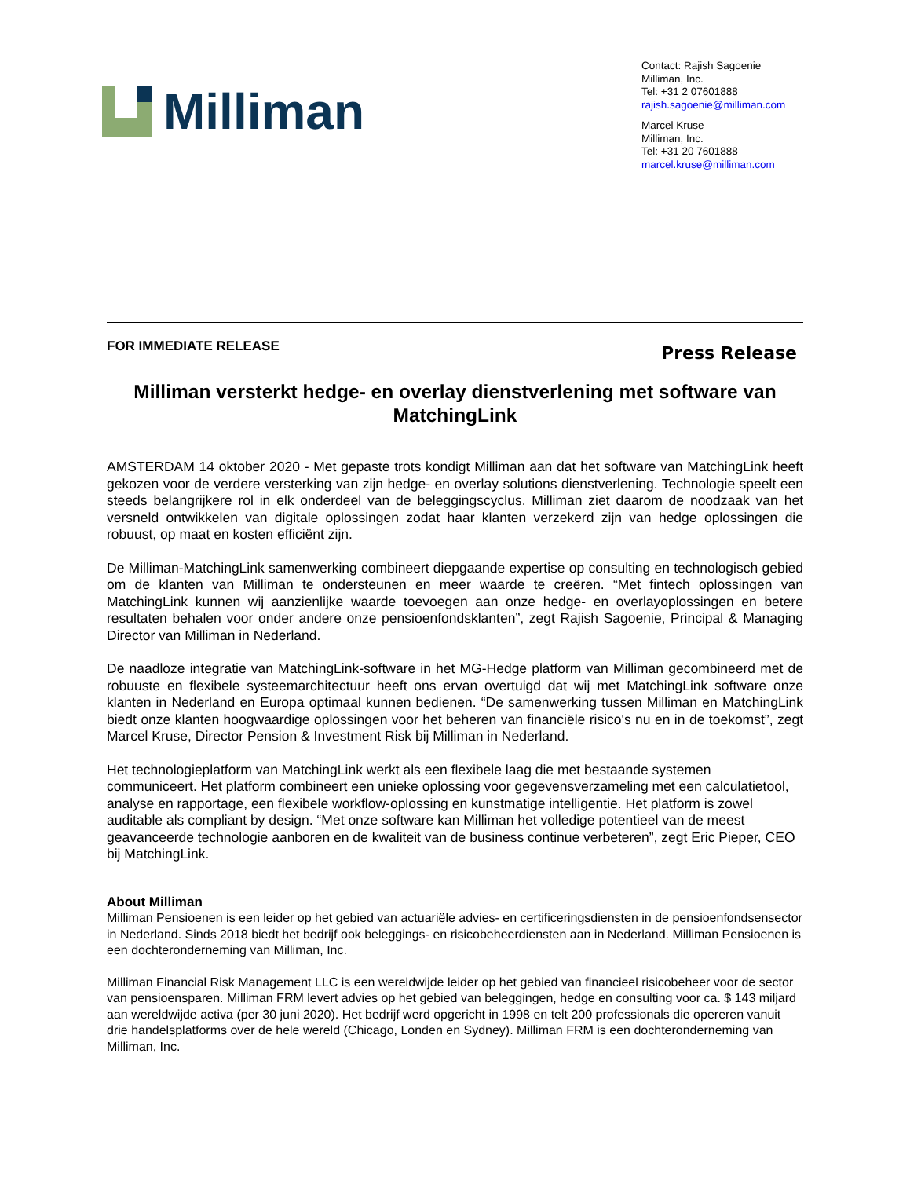Milliman
Contact: Rajish Sagoenie
Milliman, Inc.
Tel: +31 2 07601888
rajish.sagoenie@milliman.com
Marcel Kruse
Milliman, Inc.
Tel: +31 20 7601888
marcel.kruse@milliman.com
FOR IMMEDIATE RELEASE Press Release
Milliman versterkt hedge- en overlay dienstverlening met software van MatchingLink
AMSTERDAM 14 oktober 2020 - Met gepaste trots kondigt Milliman aan dat het software van MatchingLink heeft gekozen voor de verdere versterking van zijn hedge- en overlay solutions dienstverlening. Technologie speelt een steeds belangrijkere rol in elk onderdeel van de beleggingscyclus. Milliman ziet daarom de noodzaak van het versneld ontwikkelen van digitale oplossingen zodat haar klanten verzekerd zijn van hedge oplossingen die robuust, op maat en kosten efficiënt zijn.
De Milliman-MatchingLink samenwerking combineert diepgaande expertise op consulting en technologisch gebied om de klanten van Milliman te ondersteunen en meer waarde te creëren. “Met fintech oplossingen van MatchingLink kunnen wij aanzienlijke waarde toevoegen aan onze hedge- en overlayoplossingen en betere resultaten behalen voor onder andere onze pensioenfondsklanten”, zegt Rajish Sagoenie, Principal & Managing Director van Milliman in Nederland.
De naadloze integratie van MatchingLink-software in het MG-Hedge platform van Milliman gecombineerd met de robuuste en flexibele systeemarchitectuur heeft ons ervan overtuigd dat wij met MatchingLink software onze klanten in Nederland en Europa optimaal kunnen bedienen. “De samenwerking tussen Milliman en MatchingLink biedt onze klanten hoogwaardige oplossingen voor het beheren van financiële risico's nu en in de toekomst”, zegt Marcel Kruse, Director Pension & Investment Risk bij Milliman in Nederland.
Het technologieplatform van MatchingLink werkt als een flexibele laag die met bestaande systemen communiceert. Het platform combineert een unieke oplossing voor gegevensverzameling met een calculatietool, analyse en rapportage, een flexibele workflow-oplossing en kunstmatige intelligentie. Het platform is zowel auditable als compliant by design. “Met onze software kan Milliman het volledige potentieel van de meest geavanceerde technologie aanboren en de kwaliteit van de business continue verbeteren”, zegt Eric Pieper, CEO bij MatchingLink.
About Milliman
Milliman Pensioenen is een leider op het gebied van actuariële advies- en certificeringsdiensten in de pensioenfondsensector in Nederland. Sinds 2018 biedt het bedrijf ook beleggings- en risicobeheerdiensten aan in Nederland. Milliman Pensioenen is een dochteronderneming van Milliman, Inc.
Milliman Financial Risk Management LLC is een wereldwijde leider op het gebied van financieel risicobeheer voor de sector van pensioensparen. Milliman FRM levert advies op het gebied van beleggingen, hedge en consulting voor ca. $ 143 miljard aan wereldwijde activa (per 30 juni 2020). Het bedrijf werd opgericht in 1998 en telt 200 professionals die opereren vanuit drie handelsplatforms over de hele wereld (Chicago, Londen en Sydney). Milliman FRM is een dochteronderneming van Milliman, Inc.